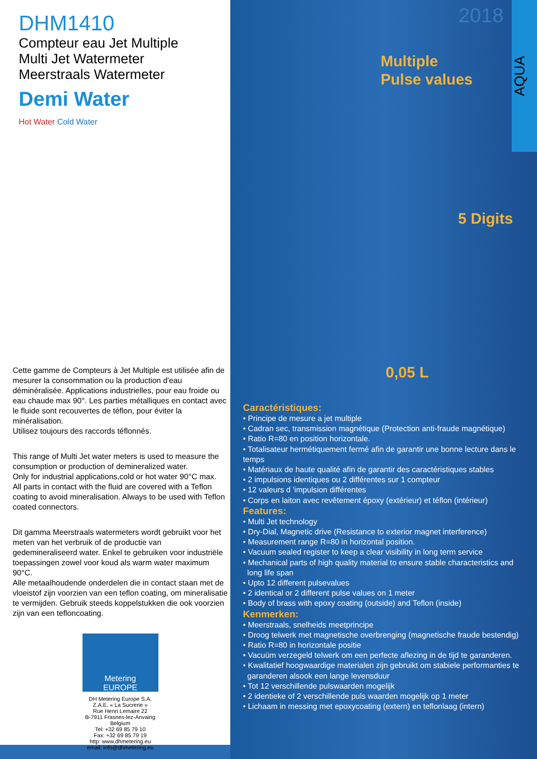AQUA
DHM1410
Compteur eau Jet Multiple
Multi Jet Watermeter
Meerstraals Watermeter
Demi Water
Hot Water Cold Water
Cette gamme de Compteurs à Jet Multiple est utilisée afin de mesurer la consommation ou la production d'eau déminéralisée. Applications industrielles, pour eau froide ou eau chaude max 90°. Les parties métalliques en contact avec le fluide sont recouvertes de téflon, pour éviter la minéralisation.
Utilisez toujours des raccords téflonnés.
This range of Multi Jet water meters is used to measure the consumption or production of demineralized water.
Only for industrial applications,cold or hot water 90°C max.
All parts in contact with the fluid are covered with a Teflon coating to avoid mineralisation. Always to be used with Teflon coated connectors.
Dit gamma Meerstraals watermeters wordt gebruikt voor het meten van het verbruik of de productie van gedemineraliseerd water. Enkel te gebruiken voor industriële toepassingen zowel voor koud als warm water maximum 90°C.
Alle metaalhoudende onderdelen die in contact staan met de vloeistof zijn voorzien van een teflon coating, om mineralisatie te vermijden. Gebruik steeds koppelstukken die ook voorzien zijn van een tefloncoating.
Metering
EUROPE
DH Metering Europe S.A.
Z.A.E. « La Sucrerie »
Rue Henri Lemaire 22
B-7911 Frasnes-lez-Anvaing
Belgium
Tel: +32 69 85 79 10
Fax: +32 69 85 79 19
http: www.dhmetering.eu
email: info@dhmetering.eu
2018
Multiple
Pulse values
5 Digits
0,05 L
Caractéristiques:
• Principe de mesure a jet multiple
• Cadran sec, transmission magnétique (Protection anti-fraude magnétique)
• Ratio R=80 en position horizontale.
• Totalisateur hermétiquement fermé afin de garantir une bonne lecture dans le temps
• Matériaux de haute qualité afin de garantir des caractéristiques stables
• 2 impulsions identiques ou 2 différentes sur 1 compteur
• 12 valeurs d 'impulsion différentes
• Corps en laiton avec revêtement époxy (extérieur) et téflon (intérieur)
Features:
• Multi Jet technology
• Dry-Dial, Magnetic drive (Resistance to exterior magnet interference)
• Measurement range R=80 in horizontal position.
• Vacuum sealed register to keep a clear visibility in long term service
• Mechanical parts of high quality material to ensure stable characteristics and
long life span
• Upto 12 different pulsevalues
• 2 identical or 2 different pulse values on 1 meter
• Body of brass with epoxy coating (outside) and Teflon (inside)
Kenmerken:
• Meerstraals, snelheids meetprincipe
• Droog telwerk met magnetische overbrenging (magnetische fraude bestendig)
• Ratio R=80 in horizontale positie
• Vacuüm verzegeld telwerk om een perfecte aflezing in de tijd te garanderen.
• Kwalitatief hoogwaardige materialen zijn gebruikt om stabiele performanties te
garanderen alsook een lange levensduur
• Tot 12 verschillende pulswaarden mogelijk
• 2 identieke of 2 verschillende puls waarden mogelijk op 1 meter
• Lichaam in messing met epoxycoating (extern) en teflonlaag (intern)